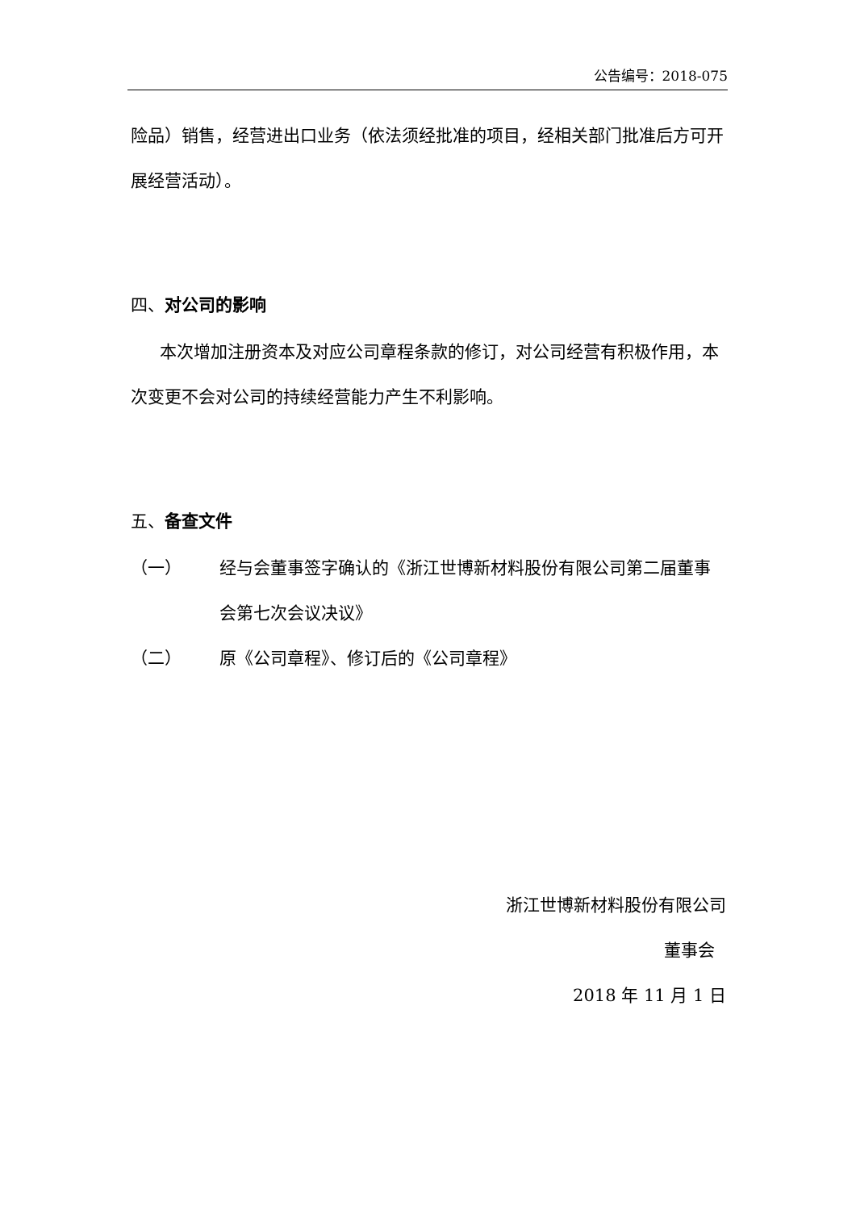公告编号：2018-075
险品）销售，经营进出口业务（依法须经批准的项目，经相关部门批准后方可开展经营活动）。
四、对公司的影响
本次增加注册资本及对应公司章程条款的修订，对公司经营有积极作用，本次变更不会对公司的持续经营能力产生不利影响。
五、备查文件
（一） 经与会董事签字确认的《浙江世博新材料股份有限公司第二届董事会第七次会议决议》
（二） 原《公司章程》、修订后的《公司章程》
浙江世博新材料股份有限公司
董事会
2018 年 11 月 1 日